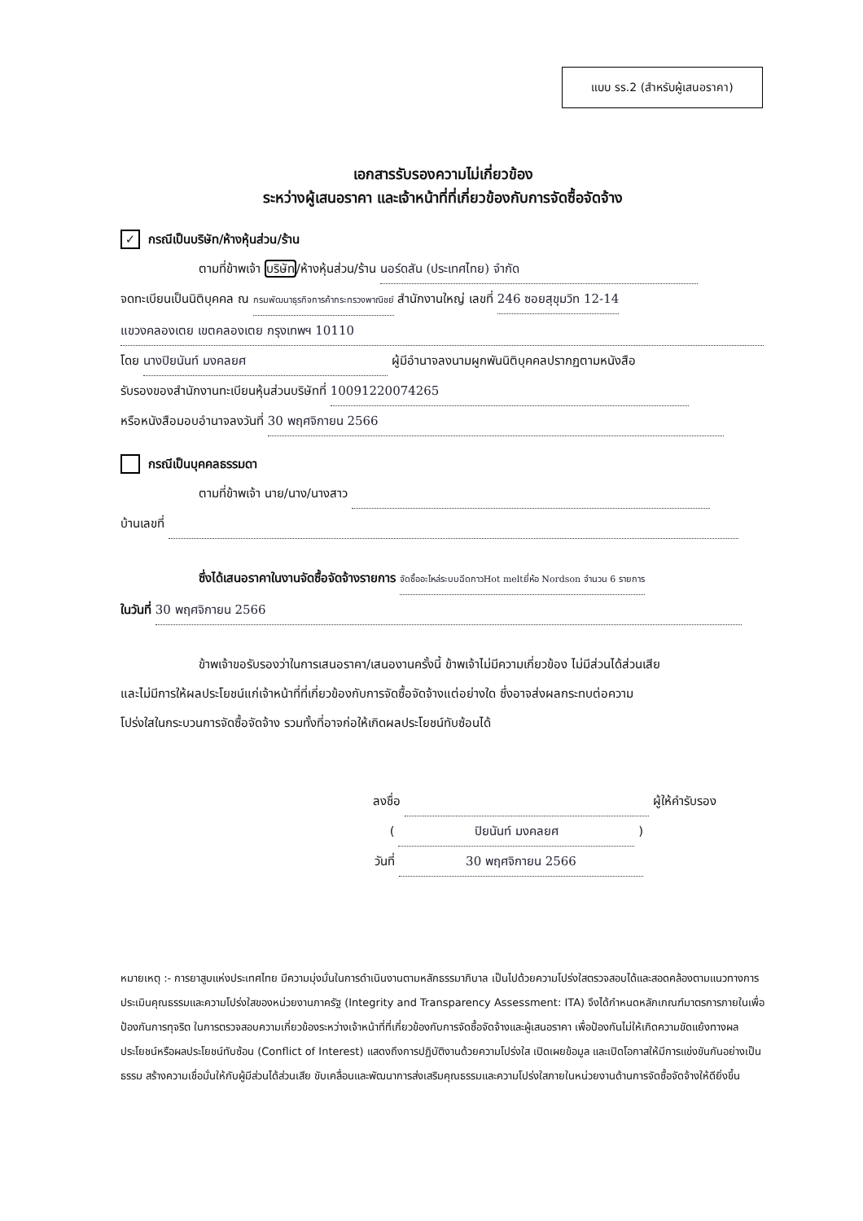แบบ รร.2 (สำหรับผู้เสนอราคา)
เอกสารรับรองความไม่เกี่ยวข้อง
ระหว่างผู้เสนอราคา และเจ้าหน้าที่ที่เกี่ยวข้องกับการจัดซื้อจัดจ้าง
✓ กรณีเป็นบริษัท/ห้างหุ้นส่วน/ร้าน
ตามที่ข้าพเจ้า บริษัท/ห้างหุ้นส่วน/ร้าน นอร์ดสัน (ประเทศไทย) จำกัด
จดทะเบียนเป็นนิติบุคคล ณ กรมพัฒนาธุรกิจการค้ากระทรวงพาณิชย์ สำนักงานใหญ่ เลขที่ 246 ซอยสุขุมวิท 12-14
แขวงคลองเตย เขตคลองเตย กรุงเทพฯ 10110
โดย นางปิยนันท์ มงคลยศ ผู้มีอำนาจลงนามผูกพันนิติบุคคลปรากฏตามหนังสือ
รับรองของสำนักงานทะเบียนหุ้นส่วนบริษัทที่ 10091220074265
หรือหนังสือมอบอำนาจลงวันที่ 30 พฤศจิกายน 2566
กรณีเป็นบุคคลธรรมดา
ตามที่ข้าพเจ้า นาย/นาง/นางสาว
บ้านเลขที่
ซึ่งได้เสนอราคาในงานจัดซื้อจัดจ้างรายการ จัดซื้ออะไหล่ระบบฉีดกาวHot meltยี่ห้อ Nordson จำนวน 6 รายการ
ในวันที่ 30 พฤศจิกายน 2566
ข้าพเจ้าขอรับรองว่าในการเสนอราคา/เสนองานครั้งนี้ ข้าพเจ้าไม่มีความเกี่ยวข้อง ไม่มีส่วนได้ส่วนเสีย
และไม่มีการให้ผลประโยชน์แก่เจ้าหน้าที่ที่เกี่ยวข้องกับการจัดซื้อจัดจ้างแต่อย่างใด ซึ่งอาจส่งผลกระทบต่อความ
โปร่งใสในกระบวนการจัดซื้อจัดจ้าง รวมทั้งที่อาจก่อให้เกิดผลประโยชน์ทับซ้อนได้
ลงชื่อ ผู้ให้คำรับรอง
( ปิยนันท์ มงคลยศ )
วันที่ 30 พฤศจิกายน 2566
หมายเหตุ :- การยาสูบแห่งประเทศไทย มีความมุ่งมั่นในการดำเนินงานตามหลักธรรมาภิบาล เป็นไปด้วยความโปร่งใสตรวจสอบได้และสอดคล้องตามแนวทางการประเมินคุณธรรมและความโปร่งใสของหน่วยงานภาครัฐ (Integrity and Transparency Assessment: ITA) จึงได้กำหนดหลักเกณฑ์มาตรการภายในเพื่อป้องกันการทุจริต ในการตรวจสอบความเกี่ยวข้องระหว่างเจ้าหน้าที่ที่เกี่ยวข้องกับการจัดซื้อจัดจ้างและผู้เสนอราคา เพื่อป้องกันไม่ให้เกิดความขัดแย้งทางผลประโยชน์หรือผลประโยชน์ทับซ้อน (Conflict of Interest) แสดงถึงการปฏิบัติงานด้วยความโปร่งใส เปิดเผยข้อมูล และเปิดโอกาสให้มีการแข่งขันกันอย่างเป็นธรรม สร้างความเชื่อมั่นให้กับผู้มีส่วนได้ส่วนเสีย ขับเคลื่อนและพัฒนาการส่งเสริมคุณธรรมและความโปร่งใสภายในหน่วยงานด้านการจัดซื้อจัดจ้างให้ดียิ่งขึ้น